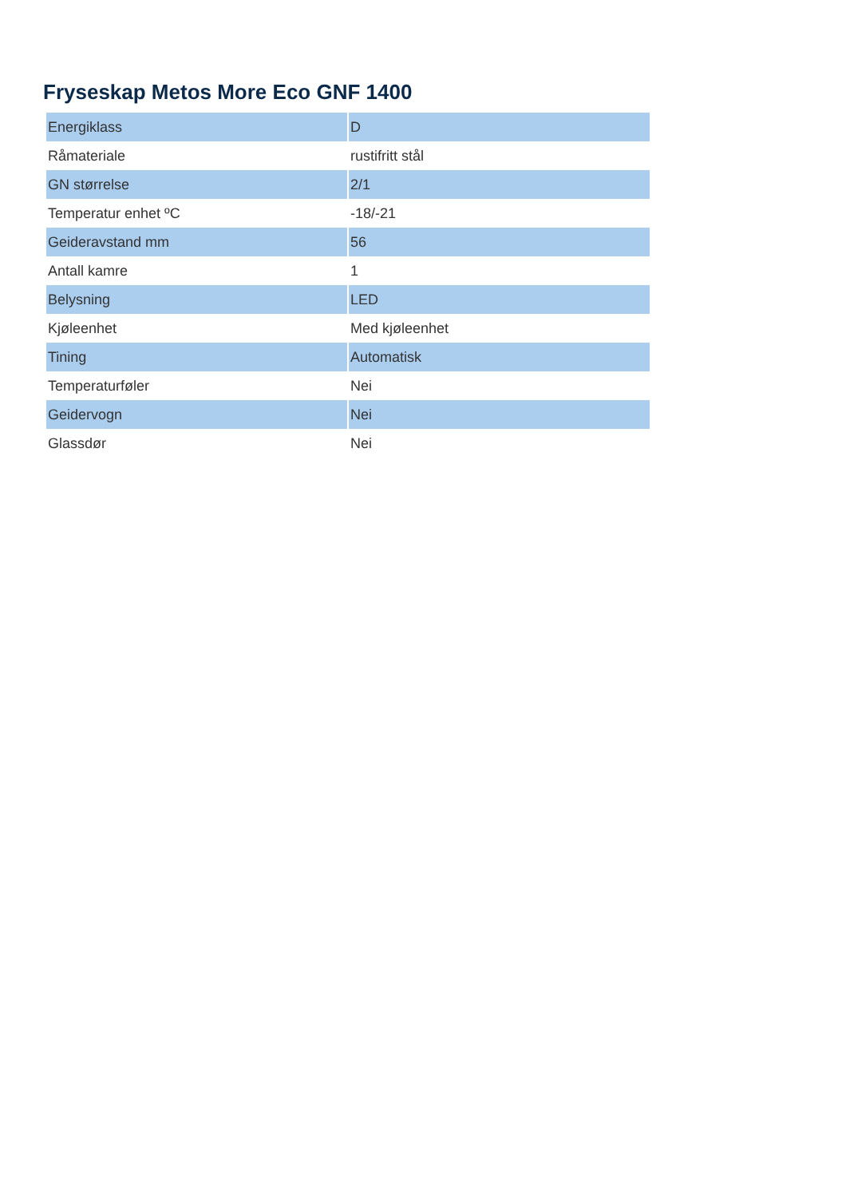Fryseskap Metos More Eco GNF 1400
| Energiklass | D |
| Råmateriale | rustifritt stål |
| GN størrelse | 2/1 |
| Temperatur enhet ºC | -18/-21 |
| Geideravstand mm | 56 |
| Antall kamre | 1 |
| Belysning | LED |
| Kjøleenhet | Med kjøleenhet |
| Tining | Automatisk |
| Temperaturføler | Nei |
| Geidervogn | Nei |
| Glassdør | Nei |